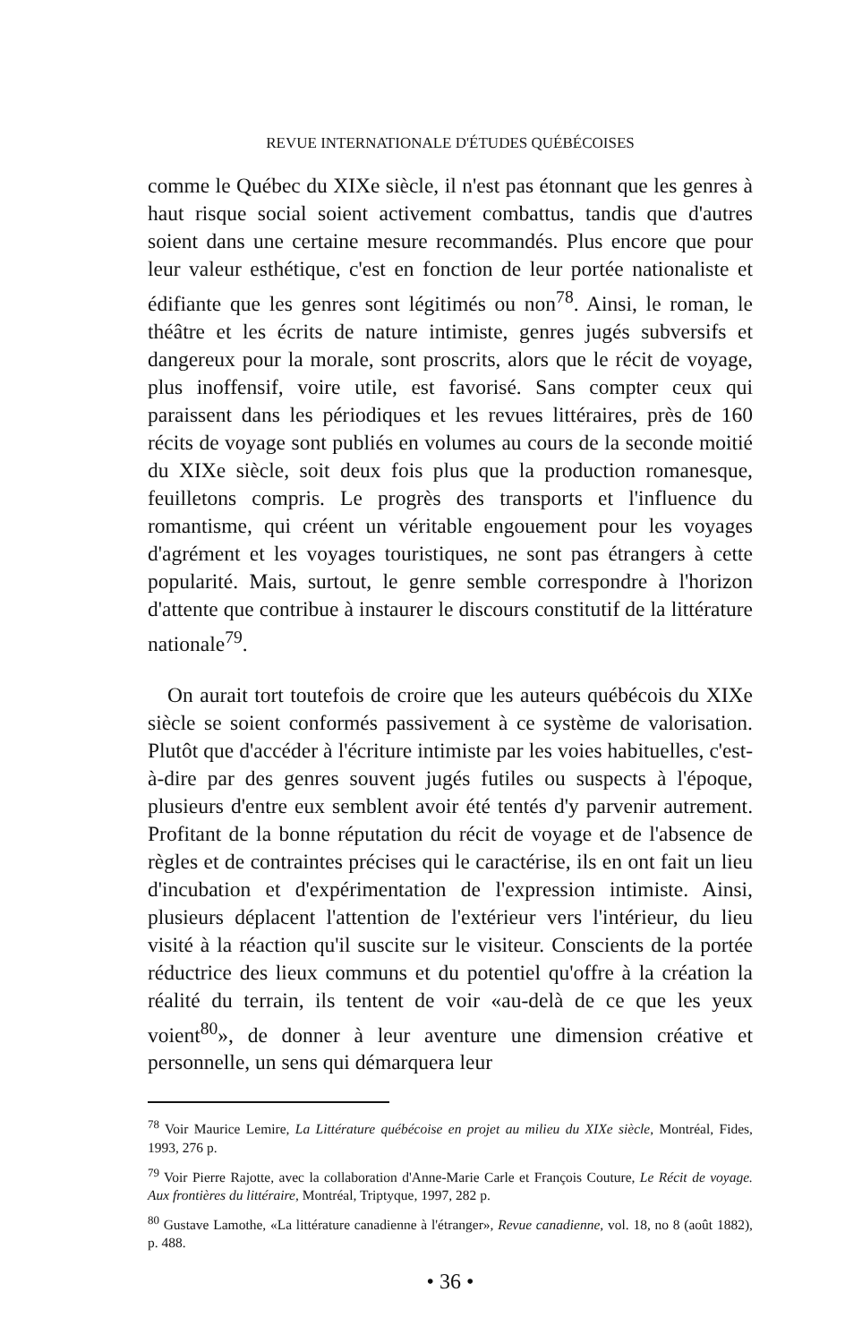REVUE INTERNATIONALE D'ÉTUDES QUÉBÉCOISES
comme le Québec du XIXe siècle, il n'est pas étonnant que les genres à haut risque social soient activement combattus, tandis que d'autres soient dans une certaine mesure recommandés. Plus encore que pour leur valeur esthétique, c'est en fonction de leur portée nationaliste et édifiante que les genres sont légitimés ou non<sup>78</sup>. Ainsi, le roman, le théâtre et les écrits de nature intimiste, genres jugés subversifs et dangereux pour la morale, sont proscrits, alors que le récit de voyage, plus inoffensif, voire utile, est favorisé. Sans compter ceux qui paraissent dans les périodiques et les revues littéraires, près de 160 récits de voyage sont publiés en volumes au cours de la seconde moitié du XIXe siècle, soit deux fois plus que la production romanesque, feuilletons compris. Le progrès des transports et l'influence du romantisme, qui créent un véritable engouement pour les voyages d'agrément et les voyages touristiques, ne sont pas étrangers à cette popularité. Mais, surtout, le genre semble correspondre à l'horizon d'attente que contribue à instaurer le discours constitutif de la littérature nationale<sup>79</sup>.
On aurait tort toutefois de croire que les auteurs québécois du XIXe siècle se soient conformés passivement à ce système de valorisation. Plutôt que d'accéder à l'écriture intimiste par les voies habituelles, c'est-à-dire par des genres souvent jugés futiles ou suspects à l'époque, plusieurs d'entre eux semblent avoir été tentés d'y parvenir autrement. Profitant de la bonne réputation du récit de voyage et de l'absence de règles et de contraintes précises qui le caractérise, ils en ont fait un lieu d'incubation et d'expérimentation de l'expression intimiste. Ainsi, plusieurs déplacent l'attention de l'extérieur vers l'intérieur, du lieu visité à la réaction qu'il suscite sur le visiteur. Conscients de la portée réductrice des lieux communs et du potentiel qu'offre à la création la réalité du terrain, ils tentent de voir «au-delà de ce que les yeux voient<sup>80</sup>», de donner à leur aventure une dimension créative et personnelle, un sens qui démarquera leur
<sup>78</sup> Voir Maurice Lemire, La Littérature québécoise en projet au milieu du XIXe siècle, Montréal, Fides, 1993, 276 p.
<sup>79</sup> Voir Pierre Rajotte, avec la collaboration d'Anne-Marie Carle et François Couture, Le Récit de voyage. Aux frontières du littéraire, Montréal, Triptyque, 1997, 282 p.
<sup>80</sup> Gustave Lamothe, «La littérature canadienne à l'étranger», Revue canadienne, vol. 18, no 8 (août 1882), p. 488.
• 36 •